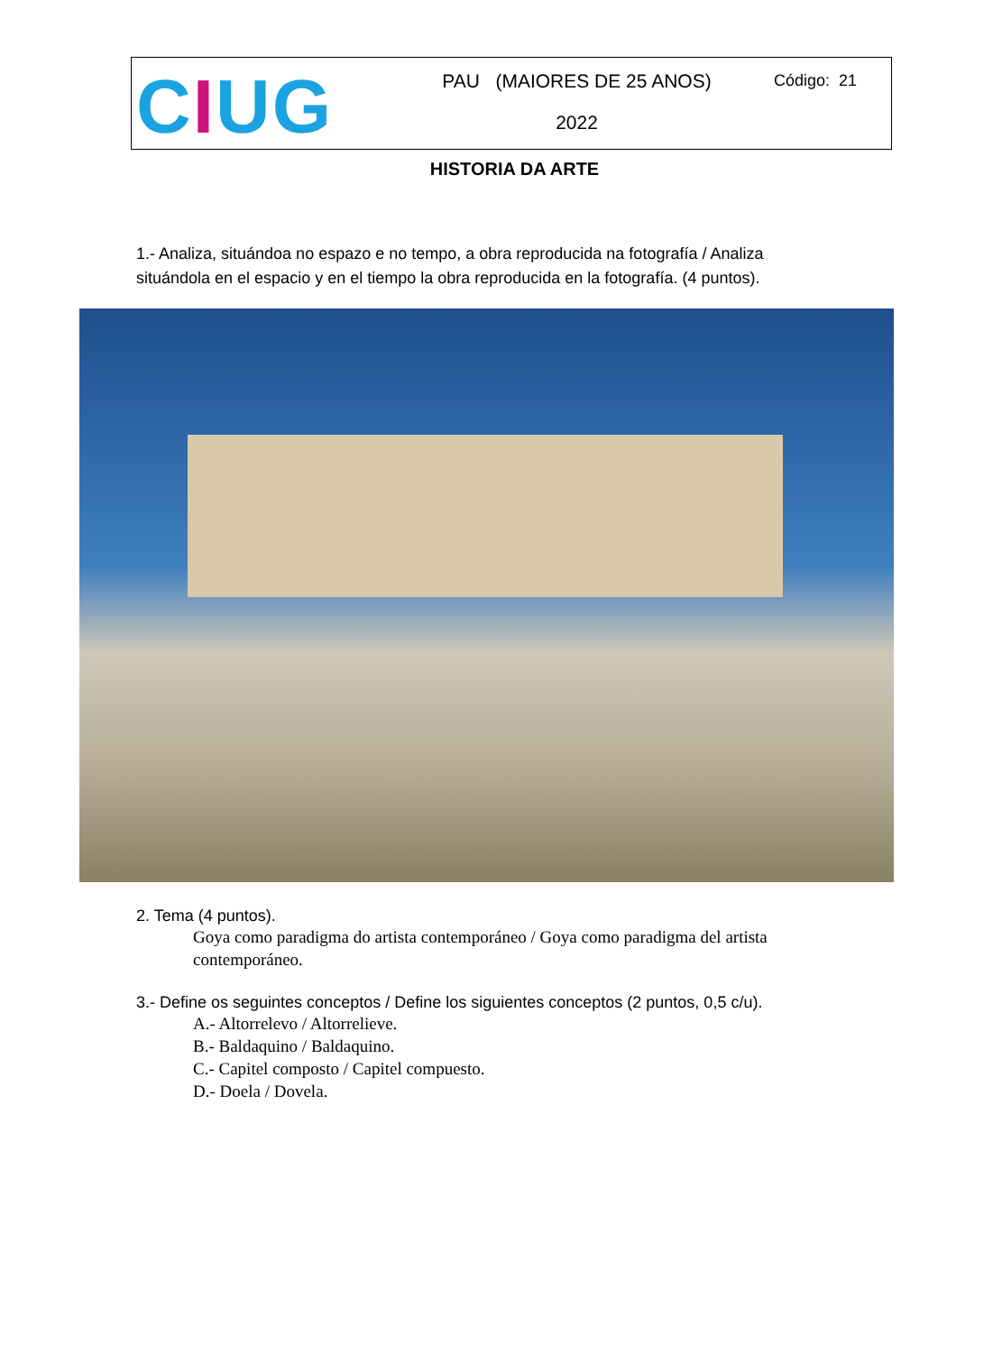CIUG
PAU (MAIORES DE 25 ANOS)
2022
Código: 21
HISTORIA DA ARTE
1.- Analiza, situándoa no espazo e no tempo, a obra reproducida na fotografía / Analiza situándola en el espacio y en el tiempo la obra reproducida en la fotografía. (4 puntos).
2. Tema (4 puntos).
Goya como paradigma do artista contemporáneo / Goya como paradigma del artista contemporáneo.
3.- Define os seguintes conceptos / Define los siguientes conceptos (2 puntos, 0,5 c/u).
A.- Altorrelevo / Altorrelieve.
B.- Baldaquino / Baldaquino.
C.- Capitel composto / Capitel compuesto.
D.- Doela / Dovela.